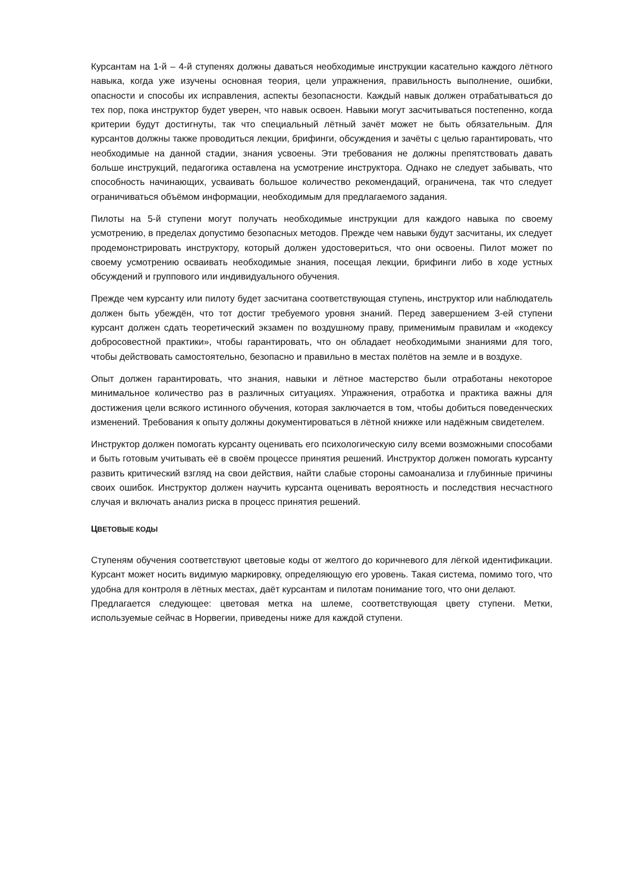Курсантам на 1-й – 4-й ступенях должны даваться необходимые инструкции касательно каждого лётного навыка, когда уже изучены основная теория, цели упражнения, правильность выполнение, ошибки, опасности и способы их исправления, аспекты безопасности. Каждый навык должен отрабатываться до тех пор, пока инструктор будет уверен, что навык освоен. Навыки могут засчитываться постепенно, когда критерии будут достигнуты, так что специальный лётный зачёт может не быть обязательным. Для курсантов должны также проводиться лекции, брифинги, обсуждения и зачёты с целью гарантировать, что необходимые на данной стадии, знания усвоены. Эти требования не должны препятствовать давать больше инструкций, педагогика оставлена на усмотрение инструктора. Однако не следует забывать, что способность начинающих, усваивать большое количество рекомендаций, ограничена, так что следует ограничиваться объёмом информации, необходимым для предлагаемого задания.
Пилоты на 5-й ступени могут получать необходимые инструкции для каждого навыка по своему усмотрению, в пределах допустимо безопасных методов. Прежде чем навыки будут засчитаны, их следует продемонстрировать инструктору, который должен удостовериться, что они освоены. Пилот может по своему усмотрению осваивать необходимые знания, посещая лекции, брифинги либо в ходе устных обсуждений и группового или индивидуального обучения.
Прежде чем курсанту или пилоту будет засчитана соответствующая ступень, инструктор или наблюдатель должен быть убеждён, что тот достиг требуемого уровня знаний. Перед завершением 3-ей ступени курсант должен сдать теоретический экзамен по воздушному праву, применимым правилам и «кодексу добросовестной практики», чтобы гарантировать, что он обладает необходимыми знаниями для того, чтобы действовать самостоятельно, безопасно и правильно в местах полётов на земле и в воздухе.
Опыт должен гарантировать, что знания, навыки и лётное мастерство были отработаны некоторое минимальное количество раз в различных ситуациях. Упражнения, отработка и практика важны для достижения цели всякого истинного обучения, которая заключается в том, чтобы добиться поведенческих изменений. Требования к опыту должны документироваться в лётной книжке или надёжным свидетелем.
Инструктор должен помогать курсанту оценивать его психологическую силу всеми возможными способами и быть готовым учитывать её в своём процессе принятия решений. Инструктор должен помогать курсанту развить критический взгляд на свои действия, найти слабые стороны самоанализа и глубинные причины своих ошибок. Инструктор должен научить курсанта оценивать вероятность и последствия несчастного случая и включать анализ риска в процесс принятия решений.
ЦВЕТОВЫЕ КОДЫ
Ступеням обучения соответствуют цветовые коды от желтого до коричневого для лёгкой идентификации. Курсант может носить видимую маркировку, определяющую его уровень. Такая система, помимо того, что удобна для контроля в лётных местах, даёт курсантам и пилотам понимание того, что они делают.
Предлагается следующее: цветовая метка на шлеме, соответствующая цвету ступени. Метки, используемые сейчас в Норвегии, приведены ниже для каждой ступени.